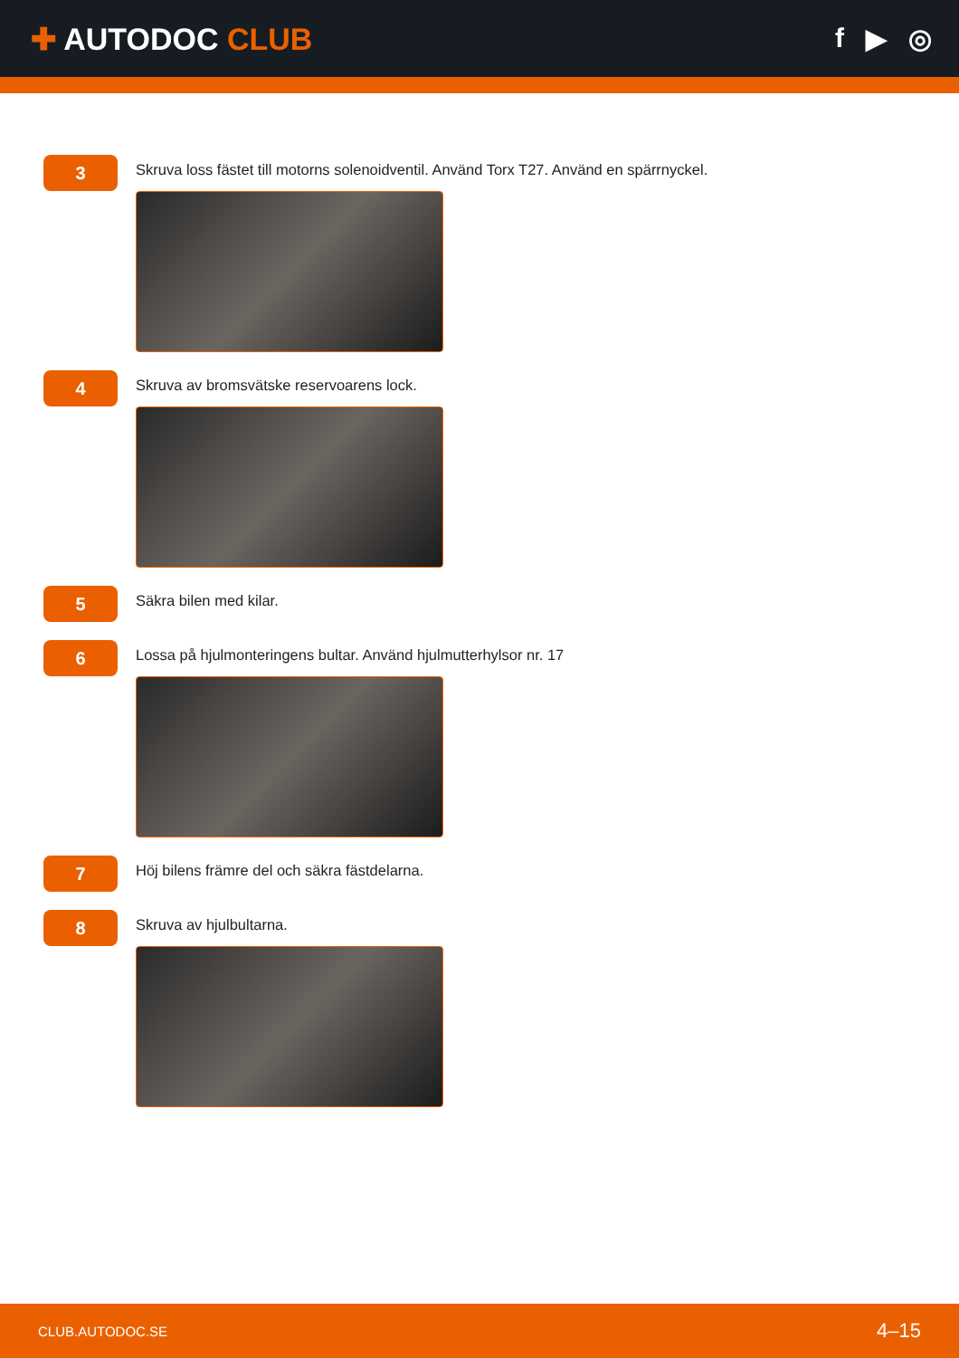✚ AUTODOC CLUB f ▶ ◎
3
Skruva loss fästet till motorns solenoidventil. Använd Torx T27. Använd en spärrnyckel.
4
Skruva av bromsvätske reservoarens lock.
5
Säkra bilen med kilar.
6
Lossa på hjulmonteringens bultar. Använd hjulmutterhylsor nr. 17
7
Höj bilens främre del och säkra fästdelarna.
8
Skruva av hjulbultarna.
CLUB.AUTODOC.SE 4–15